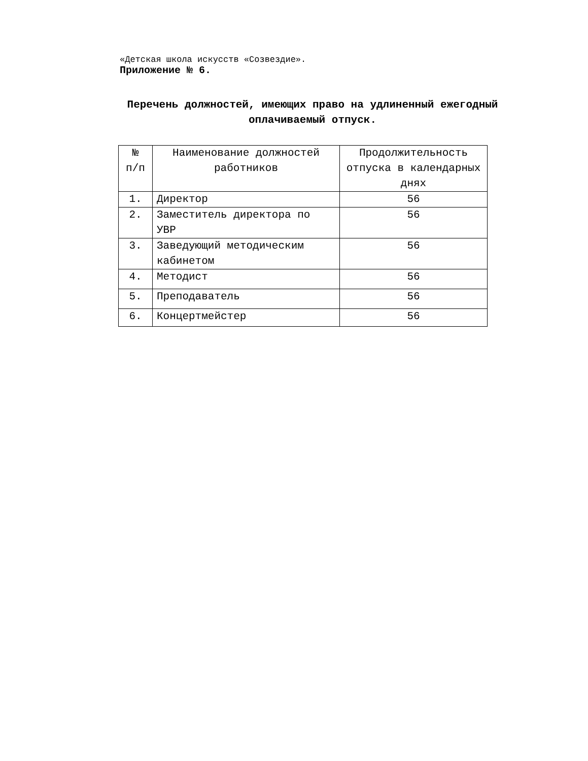«Детская школа искусств «Созвездие».
Приложение № 6.
Перечень должностей, имеющих право на удлиненный ежегодный оплачиваемый отпуск.
| № п/п | Наименование должностей работников | Продолжительность отпуска в календарных днях |
| --- | --- | --- |
| 1. | Директор | 56 |
| 2. | Заместитель директора по УВР | 56 |
| 3. | Заведующий методическим кабинетом | 56 |
| 4. | Методист | 56 |
| 5. | Преподаватель | 56 |
| 6. | Концертмейстер | 56 |